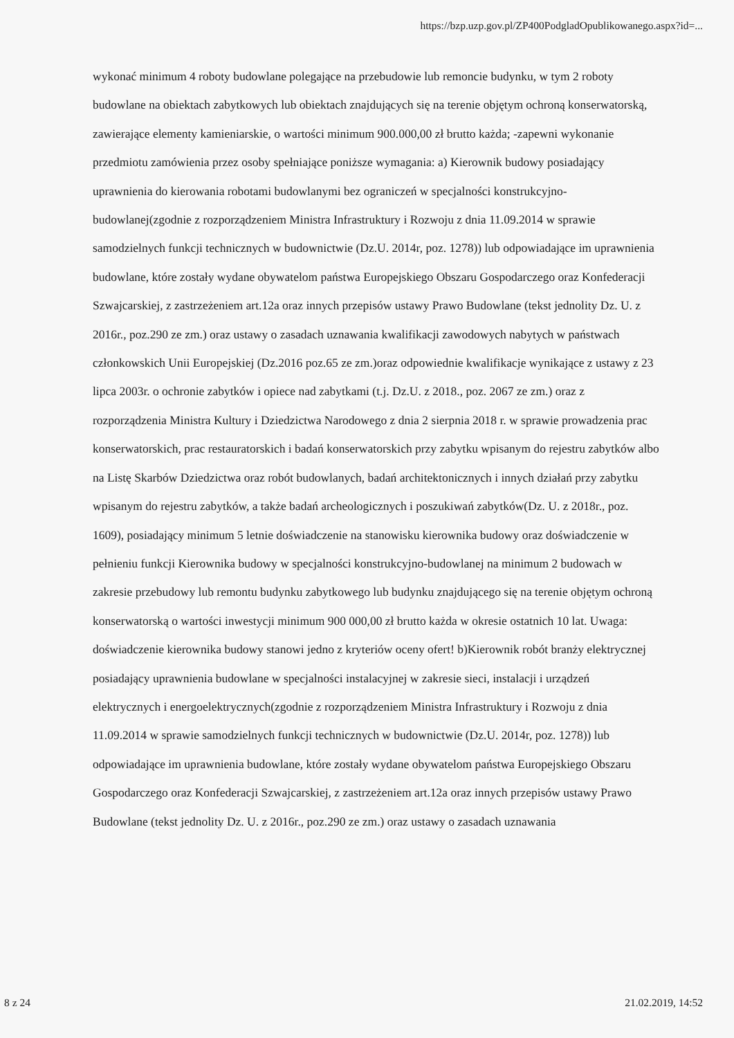https://bzp.uzp.gov.pl/ZP400PodgladOpublikowanego.aspx?id=...
wykonać minimum 4 roboty budowlane polegające na przebudowie lub remoncie budynku, w tym 2 roboty budowlane na obiektach zabytkowych lub obiektach znajdujących się na terenie objętym ochroną konserwatorską, zawierające elementy kamieniarskie, o wartości minimum 900.000,00 zł brutto każda; -zapewni wykonanie przedmiotu zamówienia przez osoby spełniające poniższe wymagania: a) Kierownik budowy posiadający uprawnienia do kierowania robotami budowlanymi bez ograniczeń w specjalności konstrukcyjno-budowlanej(zgodnie z rozporządzeniem Ministra Infrastruktury i Rozwoju z dnia 11.09.2014 w sprawie samodzielnych funkcji technicznych w budownictwie (Dz.U. 2014r, poz. 1278)) lub odpowiadające im uprawnienia budowlane, które zostały wydane obywatelom państwa Europejskiego Obszaru Gospodarczego oraz Konfederacji Szwajcarskiej, z zastrzeżeniem art.12a oraz innych przepisów ustawy Prawo Budowlane (tekst jednolity Dz. U. z 2016r., poz.290 ze zm.) oraz ustawy o zasadach uznawania kwalifikacji zawodowych nabytych w państwach członkowskich Unii Europejskiej (Dz.2016 poz.65 ze zm.)oraz odpowiednie kwalifikacje wynikające z ustawy z 23 lipca 2003r. o ochronie zabytków i opiece nad zabytkami (t.j. Dz.U. z 2018., poz. 2067 ze zm.) oraz z rozporządzenia Ministra Kultury i Dziedzictwa Narodowego z dnia 2 sierpnia 2018 r. w sprawie prowadzenia prac konserwatorskich, prac restauratorskich i badań konserwatorskich przy zabytku wpisanym do rejestru zabytków albo na Listę Skarbów Dziedzictwa oraz robót budowlanych, badań architektonicznych i innych działań przy zabytku wpisanym do rejestru zabytków, a także badań archeologicznych i poszukiwań zabytków(Dz. U. z 2018r., poz. 1609), posiadający minimum 5 letnie doświadczenie na stanowisku kierownika budowy oraz doświadczenie w pełnieniu funkcji Kierownika budowy w specjalności konstrukcyjno-budowlanej na minimum 2 budowach w zakresie przebudowy lub remontu budynku zabytkowego lub budynku znajdującego się na terenie objętym ochroną konserwatorską o wartości inwestycji minimum 900 000,00 zł brutto każda w okresie ostatnich 10 lat. Uwaga: doświadczenie kierownika budowy stanowi jedno z kryteriów oceny ofert! b)Kierownik robót branży elektrycznej posiadający uprawnienia budowlane w specjalności instalacyjnej w zakresie sieci, instalacji i urządzeń elektrycznych i energoelektrycznych(zgodnie z rozporządzeniem Ministra Infrastruktury i Rozwoju z dnia 11.09.2014 w sprawie samodzielnych funkcji technicznych w budownictwie (Dz.U. 2014r, poz. 1278)) lub odpowiadające im uprawnienia budowlane, które zostały wydane obywatelom państwa Europejskiego Obszaru Gospodarczego oraz Konfederacji Szwajcarskiej, z zastrzeżeniem art.12a oraz innych przepisów ustawy Prawo Budowlane (tekst jednolity Dz. U. z 2016r., poz.290 ze zm.) oraz ustawy o zasadach uznawania
8 z 24 21.02.2019, 14:52